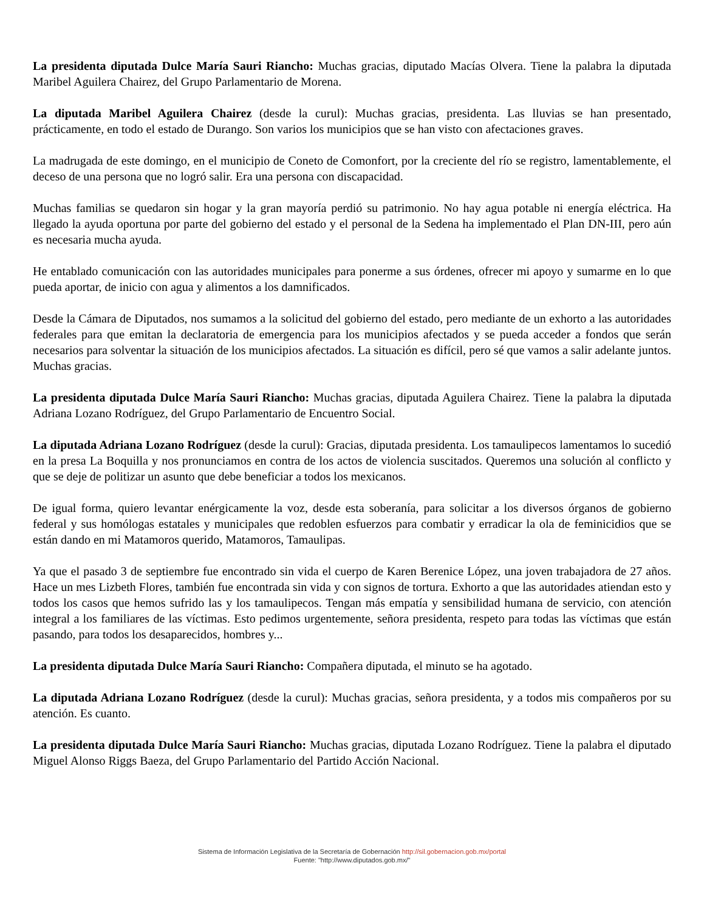La presidenta diputada Dulce María Sauri Riancho: Muchas gracias, diputado Macías Olvera. Tiene la palabra la diputada Maribel Aguilera Chairez, del Grupo Parlamentario de Morena.
La diputada Maribel Aguilera Chairez (desde la curul): Muchas gracias, presidenta. Las lluvias se han presentado, prácticamente, en todo el estado de Durango. Son varios los municipios que se han visto con afectaciones graves.
La madrugada de este domingo, en el municipio de Coneto de Comonfort, por la creciente del río se registro, lamentablemente, el deceso de una persona que no logró salir. Era una persona con discapacidad.
Muchas familias se quedaron sin hogar y la gran mayoría perdió su patrimonio. No hay agua potable ni energía eléctrica. Ha llegado la ayuda oportuna por parte del gobierno del estado y el personal de la Sedena ha implementado el Plan DN-III, pero aún es necesaria mucha ayuda.
He entablado comunicación con las autoridades municipales para ponerme a sus órdenes, ofrecer mi apoyo y sumarme en lo que pueda aportar, de inicio con agua y alimentos a los damnificados.
Desde la Cámara de Diputados, nos sumamos a la solicitud del gobierno del estado, pero mediante de un exhorto a las autoridades federales para que emitan la declaratoria de emergencia para los municipios afectados y se pueda acceder a fondos que serán necesarios para solventar la situación de los municipios afectados. La situación es difícil, pero sé que vamos a salir adelante juntos. Muchas gracias.
La presidenta diputada Dulce María Sauri Riancho: Muchas gracias, diputada Aguilera Chairez. Tiene la palabra la diputada Adriana Lozano Rodríguez, del Grupo Parlamentario de Encuentro Social.
La diputada Adriana Lozano Rodríguez (desde la curul): Gracias, diputada presidenta. Los tamaulipecos lamentamos lo sucedió en la presa La Boquilla y nos pronunciamos en contra de los actos de violencia suscitados. Queremos una solución al conflicto y que se deje de politizar un asunto que debe beneficiar a todos los mexicanos.
De igual forma, quiero levantar enérgicamente la voz, desde esta soberanía, para solicitar a los diversos órganos de gobierno federal y sus homólogas estatales y municipales que redoblen esfuerzos para combatir y erradicar la ola de feminicidios que se están dando en mi Matamoros querido, Matamoros, Tamaulipas.
Ya que el pasado 3 de septiembre fue encontrado sin vida el cuerpo de Karen Berenice López, una joven trabajadora de 27 años. Hace un mes Lizbeth Flores, también fue encontrada sin vida y con signos de tortura. Exhorto a que las autoridades atiendan esto y todos los casos que hemos sufrido las y los tamaulipecos. Tengan más empatía y sensibilidad humana de servicio, con atención integral a los familiares de las víctimas. Esto pedimos urgentemente, señora presidenta, respeto para todas las víctimas que están pasando, para todos los desaparecidos, hombres y...
La presidenta diputada Dulce María Sauri Riancho: Compañera diputada, el minuto se ha agotado.
La diputada Adriana Lozano Rodríguez (desde la curul): Muchas gracias, señora presidenta, y a todos mis compañeros por su atención. Es cuanto.
La presidenta diputada Dulce María Sauri Riancho: Muchas gracias, diputada Lozano Rodríguez. Tiene la palabra el diputado Miguel Alonso Riggs Baeza, del Grupo Parlamentario del Partido Acción Nacional.
Sistema de Información Legislativa de la Secretaría de Gobernación http://sil.gobernacion.gob.mx/portal
Fuente: "http://www.diputados.gob.mx/"